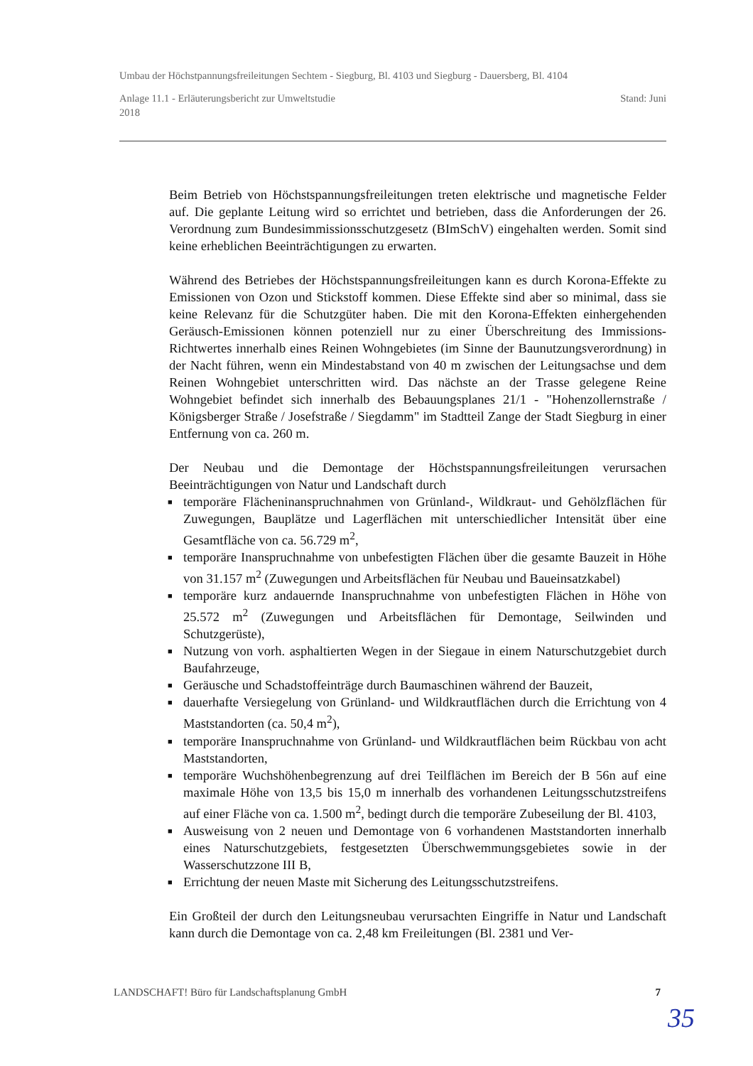Umbau der Höchstpannungsfreileitungen Sechtem - Siegburg, Bl. 4103 und Siegburg - Dauersberg, Bl. 4104
Anlage 11.1 - Erläuterungsbericht zur Umweltstudie Stand: Juni
2018
Beim Betrieb von Höchstspannungsfreileitungen treten elektrische und magnetische Felder auf. Die geplante Leitung wird so errichtet und betrieben, dass die Anforderungen der 26. Verordnung zum Bundesimmissionsschutzgesetz (BImSchV) eingehalten werden. Somit sind keine erheblichen Beeinträchtigungen zu erwarten.
Während des Betriebes der Höchstspannungsfreileitungen kann es durch Korona-Effekte zu Emissionen von Ozon und Stickstoff kommen. Diese Effekte sind aber so minimal, dass sie keine Relevanz für die Schutzgüter haben. Die mit den Korona-Effekten einhergehenden Geräusch-Emissionen können potenziell nur zu einer Überschreitung des Immissions-Richtwertes innerhalb eines Reinen Wohngebietes (im Sinne der Baunutzungsverordnung) in der Nacht führen, wenn ein Mindestabstand von 40 m zwischen der Leitungsachse und dem Reinen Wohngebiet unterschritten wird. Das nächste an der Trasse gelegene Reine Wohngebiet befindet sich innerhalb des Bebauungsplanes 21/1 - "Hohenzollernstraße / Königsberger Straße / Josefstraße / Siegdamm" im Stadtteil Zange der Stadt Siegburg in einer Entfernung von ca. 260 m.
Der Neubau und die Demontage der Höchstspannungsfreileitungen verursachen Beeinträchtigungen von Natur und Landschaft durch
■ temporäre Flächeninanspruchnahmen von Grünland-, Wildkraut- und Gehölzflächen für Zuwegungen, Bauplätze und Lagerflächen mit unterschiedlicher Intensität über eine Gesamtfläche von ca. 56.729 m<sup>2</sup>,
■ temporäre Inanspruchnahme von unbefestigten Flächen über die gesamte Bauzeit in Höhe von 31.157 m<sup>2</sup> (Zuwegungen und Arbeitsflächen für Neubau und Baueinsatzkabel)
■ temporäre kurz andauernde Inanspruchnahme von unbefestigten Flächen in Höhe von 25.572 m<sup>2</sup> (Zuwegungen und Arbeitsflächen für Demontage, Seilwinden und Schutzgerüste),
■ Nutzung von vorh. asphaltierten Wegen in der Siegaue in einem Naturschutzgebiet durch Baufahrzeuge,
■ Geräusche und Schadstoffeinträge durch Baumaschinen während der Bauzeit,
■ dauerhafte Versiegelung von Grünland- und Wildkrautflächen durch die Errichtung von 4 Maststandorten (ca. 50,4 m<sup>2</sup>),
■ temporäre Inanspruchnahme von Grünland- und Wildkrautflächen beim Rückbau von acht Maststandorten,
■ temporäre Wuchshöhenbegrenzung auf drei Teilflächen im Bereich der B 56n auf eine maximale Höhe von 13,5 bis 15,0 m innerhalb des vorhandenen Leitungsschutzstreifens auf einer Fläche von ca. 1.500 m<sup>2</sup>, bedingt durch die temporäre Zubeseilung der Bl. 4103,
■ Ausweisung von 2 neuen und Demontage von 6 vorhandenen Maststandorten innerhalb eines Naturschutzgebiets, festgesetzten Überschwemmungsgebietes sowie in der Wasserschutzzone III B,
■ Errichtung der neuen Maste mit Sicherung des Leitungsschutzstreifens.
Ein Großteil der durch den Leitungsneubau verursachten Eingriffe in Natur und Landschaft kann durch die Demontage von ca. 2,48 km Freileitungen (Bl. 2381 und Ver-
LANDSCHAFT! Büro für Landschaftsplanung GmbH 7
35